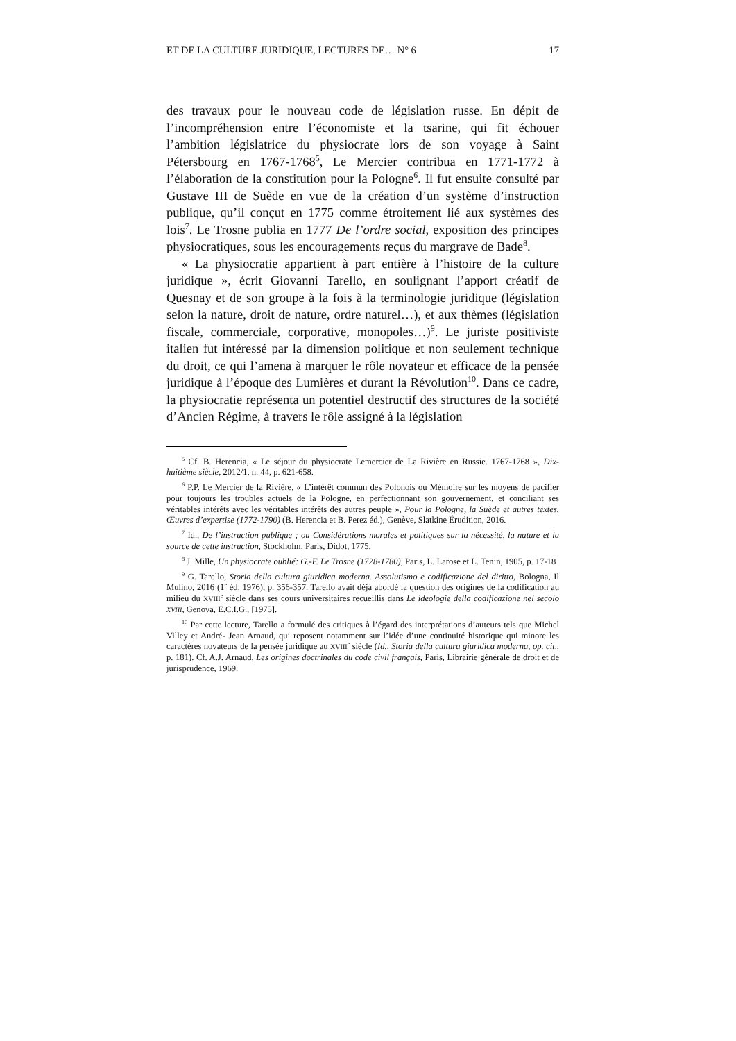ET DE LA CULTURE JURIDIQUE, LECTURES DE… N° 6 17
des travaux pour le nouveau code de législation russe. En dépit de l’incompréhension entre l’économiste et la tsarine, qui fit échouer l’ambition législatrice du physiocrate lors de son voyage à Saint Pétersbourg en 1767-1768<sup>5</sup>, Le Mercier contribua en 1771-1772 à l’élaboration de la constitution pour la Pologne<sup>6</sup>. Il fut ensuite consulté par Gustave III de Suède en vue de la création d’un système d’instruction publique, qu’il conçut en 1775 comme étroitement lié aux systèmes des lois<sup>7</sup>. Le Trosne publia en 1777 De l’ordre social, exposition des principes physiocratiques, sous les encouragements reçus du margrave de Bade<sup>8</sup>.
« La physiocratie appartient à part entière à l’histoire de la culture juridique », écrit Giovanni Tarello, en soulignant l’apport créatif de Quesnay et de son groupe à la fois à la terminologie juridique (législation selon la nature, droit de nature, ordre naturel…), et aux thèmes (législation fiscale, commerciale, corporative, monopoles…)<sup>9</sup>. Le juriste positiviste italien fut intéressé par la dimension politique et non seulement technique du droit, ce qui l’amena à marquer le rôle novateur et efficace de la pensée juridique à l’époque des Lumières et durant la Révolution<sup>10</sup>. Dans ce cadre, la physiocratie représenta un potentiel destructif des structures de la société d’Ancien Régime, à travers le rôle assigné à la législation
<sup>5</sup> Cf. B. Herencia, « Le séjour du physiocrate Lemercier de La Rivière en Russie. 1767-1768 », Dix-huitième siècle, 2012/1, n. 44, p. 621-658.
<sup>6</sup> P.P. Le Mercier de la Rivière, « L’intérêt commun des Polonois ou Mémoire sur les moyens de pacifier pour toujours les troubles actuels de la Pologne, en perfectionnant son gouvernement, et conciliant ses véritables intérêts avec les véritables intérêts des autres peuple », Pour la Pologne, la Suède et autres textes. Œuvres d’expertise (1772-1790) (B. Herencia et B. Perez éd.), Genève, Slatkine Érudition, 2016.
<sup>7</sup> Id., De l’instruction publique ; ou Considérations morales et politiques sur la nécessité, la nature et la source de cette instruction, Stockholm, Paris, Didot, 1775.
<sup>8</sup> J. Mille, Un physiocrate oublié: G.-F. Le Trosne (1728-1780), Paris, L. Larose et L. Tenin, 1905, p. 17-18
<sup>9</sup> G. Tarello, Storia della cultura giuridica moderna. Assolutismo e codificazione del diritto, Bologna, Il Mulino, 2016 (1<sup>e</sup> éd. 1976), p. 356-357. Tarello avait déjà abordé la question des origines de la codification au milieu du XVIII<sup>e</sup> siècle dans ses cours universitaires recueillis dans Le ideologie della codificazione nel secolo XVIII, Genova, E.C.I.G., [1975].
<sup>10</sup> Par cette lecture, Tarello a formulé des critiques à l’égard des interprétations d’auteurs tels que Michel Villey et André- Jean Arnaud, qui reposent notamment sur l’idée d’une continuité historique qui minore les caractères novateurs de la pensée juridique au XVIII<sup>e</sup> siècle (Id., Storia della cultura giuridica moderna, op. cit., p. 181). Cf. A.J. Arnaud, Les origines doctrinales du code civil français, Paris, Librairie générale de droit et de jurisprudence, 1969.